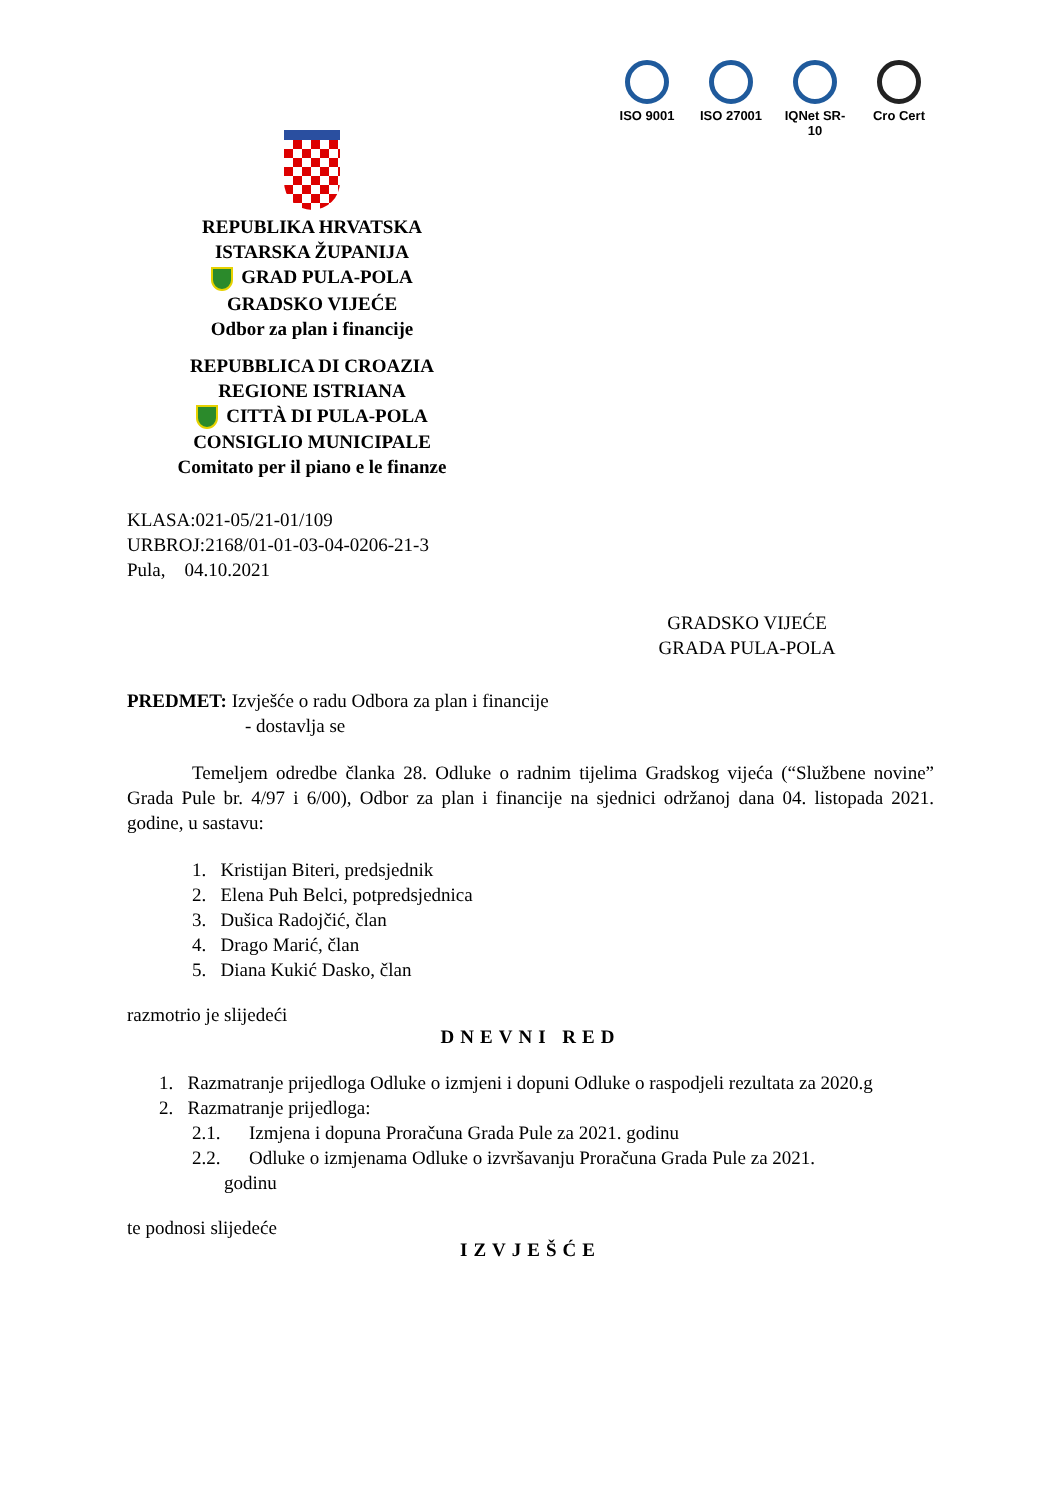ISO 9001 ISO 27001
IQNet SR-10
Cro Cert
REPUBLIKA HRVATSKA
ISTARSKA ŽUPANIJA
GRAD PULA-POLA
GRADSKO VIJEĆE
Odbor za plan i financije
REPUBBLICA DI CROAZIA
REGIONE ISTRIANA
CITTÀ DI PULA-POLA
CONSIGLIO MUNICIPALE
Comitato per il piano e le finanze
KLASA:021-05/21-01/109
URBROJ:2168/01-01-03-04-0206-21-3
Pula, 04.10.2021
GRADSKO VIJEĆE
GRADA PULA-POLA
PREDMET: Izvješće o radu Odbora za plan i financije
- dostavlja se
Temeljem odredbe članka 28. Odluke o radnim tijelima Gradskog vijeća (“Službene novine” Grada Pule br. 4/97 i 6/00), Odbor za plan i financije na sjednici održanoj dana 04. listopada 2021. godine, u sastavu:
1. Kristijan Biteri, predsjednik
2. Elena Puh Belci, potpredsjednica
3. Dušica Radojčić, član
4. Drago Marić, član
5. Diana Kukić Dasko, član
razmotrio je slijedeći
DNEVNI RED
1. Razmatranje prijedloga Odluke o izmjeni i dopuni Odluke o raspodjeli rezultata za 2020.g
2. Razmatranje prijedloga:
2.1. Izmjena i dopuna Proračuna Grada Pule za 2021. godinu
2.2. Odluke o izmjenama Odluke o izvršavanju Proračuna Grada Pule za 2021.
godinu
te podnosi slijedeće
IZVJEŠĆE